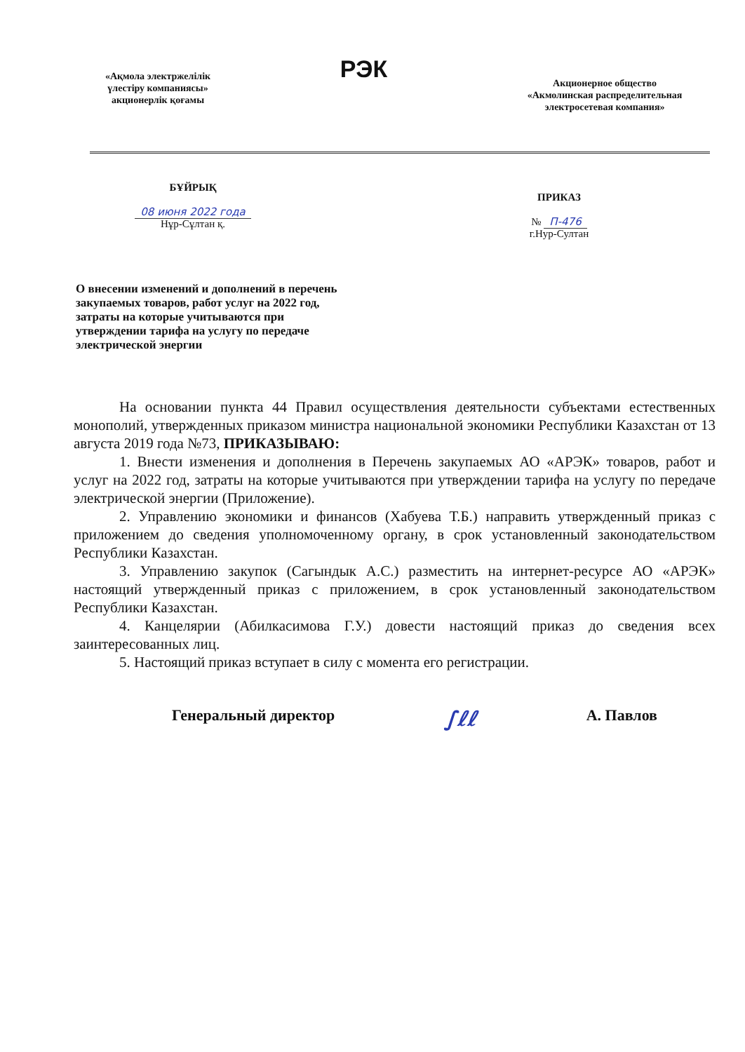«Ақмола электржелілік
үлестіру компаниясы»
акционерлік қоғамы
РЭК
Акционерное общество
«Акмолинская распределительная
электросетевая компания»
БҰЙРЫҚ
08 июня 2022 года
Нұр-Сұлтан қ.
ПРИКАЗ
№ П-476
г.Нур-Султан
О внесении изменений и дополнений в перечень закупаемых товаров, работ услуг на 2022 год, затраты на которые учитываются при утверждении тарифа на услугу по передаче электрической энергии
На основании пункта 44 Правил осуществления деятельности субъектами естественных монополий, утвержденных приказом министра национальной экономики Республики Казахстан от 13 августа 2019 года №73, ПРИКАЗЫВАЮ:
1. Внести изменения и дополнения в Перечень закупаемых АО «АРЭК» товаров, работ и услуг на 2022 год, затраты на которые учитываются при утверждении тарифа на услугу по передаче электрической энергии (Приложение).
2. Управлению экономики и финансов (Хабуева Т.Б.) направить утвержденный приказ с приложением до сведения уполномоченному органу, в срок установленный законодательством Республики Казахстан.
3. Управлению закупок (Сагындык А.С.) разместить на интернет-ресурсе АО «АРЭК» настоящий утвержденный приказ с приложением, в срок установленный законодательством Республики Казахстан.
4. Канцелярии (Абилкасимова Г.У.) довести настоящий приказ до сведения всех заинтересованных лиц.
5. Настоящий приказ вступает в силу с момента его регистрации.
Генеральный директор ∫ℓℓ А. Павлов